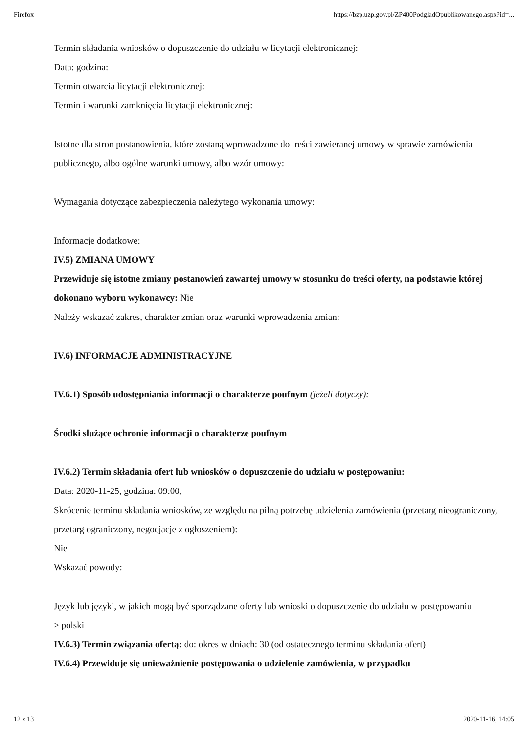Firefox https://bzp.uzp.gov.pl/ZP400PodgladOpublikowanego.aspx?id=...
Termin składania wniosków o dopuszczenie do udziału w licytacji elektronicznej:
Data: godzina:
Termin otwarcia licytacji elektronicznej:
Termin i warunki zamknięcia licytacji elektronicznej:
Istotne dla stron postanowienia, które zostaną wprowadzone do treści zawieranej umowy w sprawie zamówienia publicznego, albo ogólne warunki umowy, albo wzór umowy:
Wymagania dotyczące zabezpieczenia należytego wykonania umowy:
Informacje dodatkowe:
IV.5) ZMIANA UMOWY
Przewiduje się istotne zmiany postanowień zawartej umowy w stosunku do treści oferty, na podstawie której dokonano wyboru wykonawcy: Nie
Należy wskazać zakres, charakter zmian oraz warunki wprowadzenia zmian:
IV.6) INFORMACJE ADMINISTRACYJNE
IV.6.1) Sposób udostępniania informacji o charakterze poufnym (jeżeli dotyczy):
Środki służące ochronie informacji o charakterze poufnym
IV.6.2) Termin składania ofert lub wniosków o dopuszczenie do udziału w postępowaniu:
Data: 2020-11-25, godzina: 09:00,
Skrócenie terminu składania wniosków, ze względu na pilną potrzebę udzielenia zamówienia (przetarg nieograniczony, przetarg ograniczony, negocjacje z ogłoszeniem):
Nie
Wskazać powody:
Język lub języki, w jakich mogą być sporządzane oferty lub wnioski o dopuszczenie do udziału w postępowaniu
> polski
IV.6.3) Termin związania ofertą: do: okres w dniach: 30 (od ostatecznego terminu składania ofert)
IV.6.4) Przewiduje się unieważnienie postępowania o udzielenie zamówienia, w przypadku
12 z 13 2020-11-16, 14:05